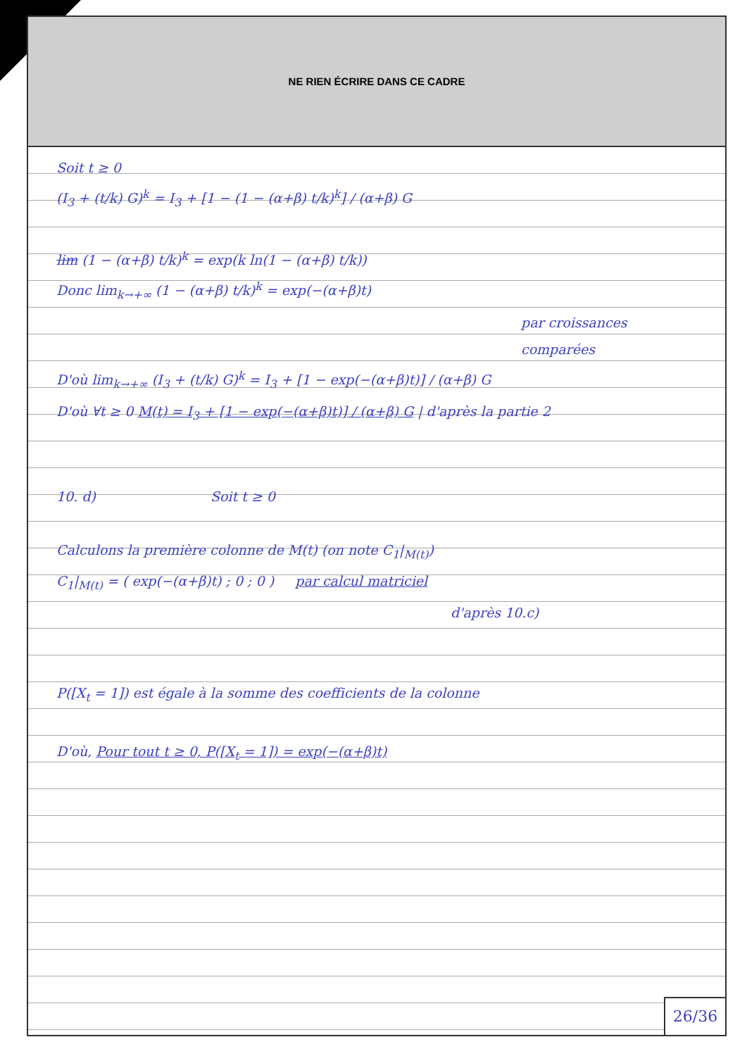NE RIEN ÉCRIRE DANS CE CADRE
Soit t ≥ 0
(I<sub>3</sub> + (t/k) G)<sup>k</sup> = I<sub>3</sub> + [1 − (1 − (α+β) t/k)<sup>k</sup>] / (α+β) G
lim (1 − (α+β) t/k)<sup>k</sup> = exp(k ln(1 − (α+β) t/k))
Donc lim<sub>k→+∞</sub> (1 − (α+β) t/k)<sup>k</sup> = exp(−(α+β)t)
par croissances comparées
D'où lim<sub>k→+∞</sub> (I<sub>3</sub> + (t/k) G)<sup>k</sup> = I<sub>3</sub> + [1 − exp(−(α+β)t)] / (α+β) G
D'où ∀t ≥ 0 M(t) = I<sub>3</sub> + [1 − exp(−(α+β)t)] / (α+β) G | d'après la partie 2
10. d) Soit t ≥ 0
Calculons la première colonne de M(t) (on note C<sub>1</sub>|<sub>M(t)</sub>)
C<sub>1</sub>|<sub>M(t)</sub> = ( exp(−(α+β)t) ; 0 ; 0 ) par calcul matriciel
d'après 10.c)
P([X<sub>t</sub> = 1]) est égale à la somme des coefficients de la colonne
D'où, Pour tout t ≥ 0, P([X<sub>t</sub> = 1]) = exp(−(α+β)t)
26/36